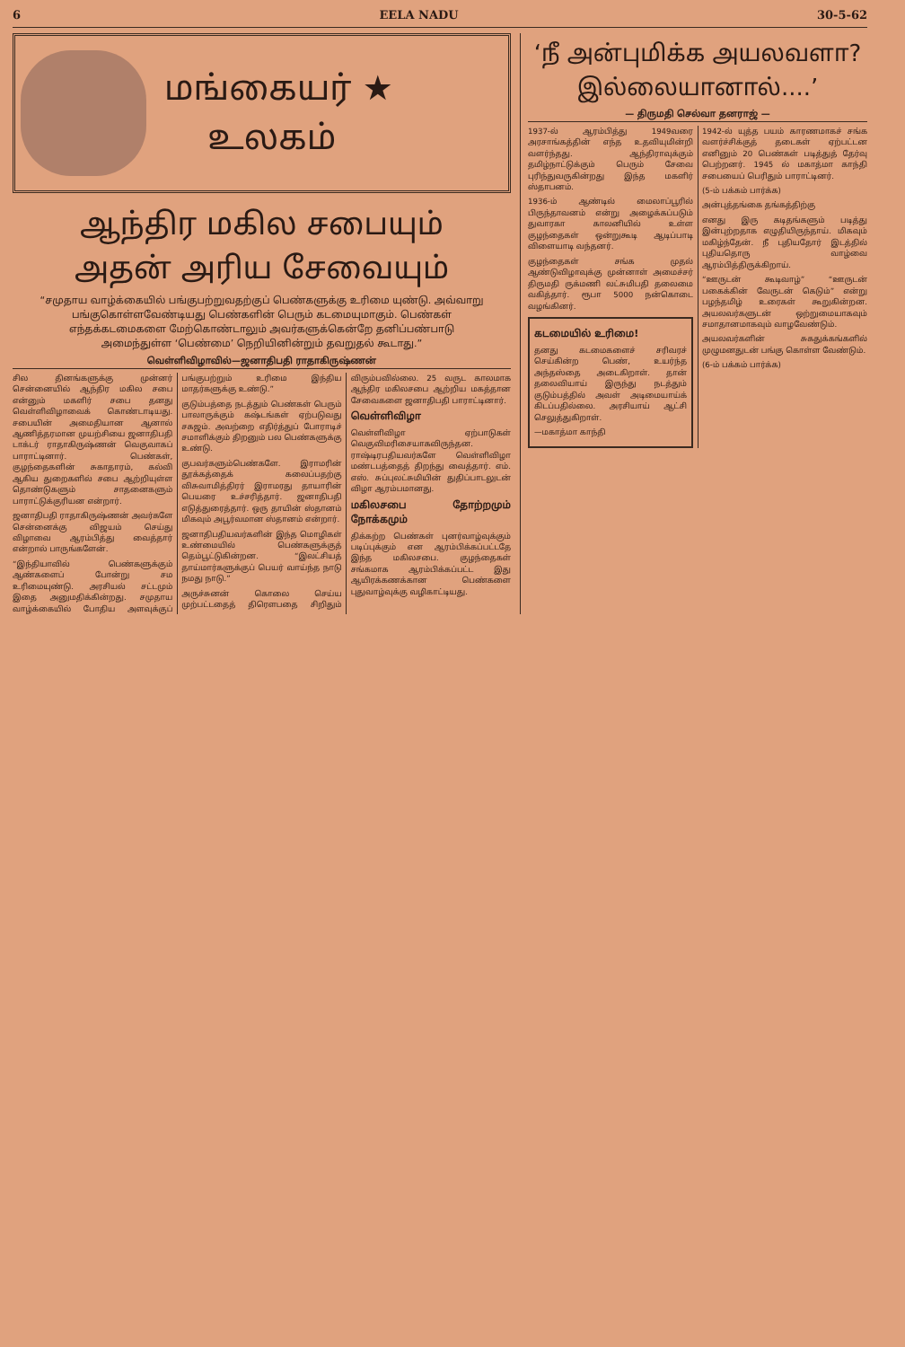6 EELA NADU 30-5-62
மங்கையர் ★
உலகம்
ஆந்திர மகில சபையும்
அதன் அரிய சேவையும்
“சமுதாய வாழ்க்கையில் பங்குபற்றுவதற்குப் பெண்களுக்கு உரிமை யுண்டு. அவ்வாறு பங்குகொள்ளவேண்டியது பெண்களின் பெரும் கடமையுமாகும். பெண்கள் எந்தக்கடமைகளை மேற்கொண்டாலும் அவர்களுக்கென்றே தனிப்பண்பாடு அமைந்துள்ள ‘பெண்மை’ நெறியினின்றும் தவறுதல் கூடாது.”
வெள்ளிவிழாவில்—ஜனாதிபதி ராதாகிருஷ்ணன்
சில தினங்களுக்கு முன்னர் சென்னையில் ஆந்திர மகில சபை என்னும் மகளிர் சபை தனது வெள்ளிவிழாவைக் கொண்டாடியது. சபையின் அமைதியான ஆனால் ஆணித்தரமான முயற்சியை ஜனாதிபதி டாக்டர் ராதாகிருஷ்ணன் வெகுவாகப் பாராட்டினார். பெண்கள், குழந்தைகளின் சுகாதாரம், கல்வி ஆகிய துறைகளில் சபை ஆற்றியுள்ள தொண்டுகளும் சாதனைகளும் பாராட்டுக்குரியன என்றார்.
ஜனாதிபதி ராதாகிருஷ்ணன் அவர்களே சென்னைக்கு விஜயம் செய்து விழாவை ஆரம்பித்து வைத்தார் என்றால் பாருங்களேன்.
“இந்தியாவில் பெண்களுக்கும் ஆண்களைப் போன்று சம உரிமையுண்டு. அரசியல் சட்டமும் இதை அனுமதிக்கின்றது. சமுதாய வாழ்க்கையில் போதிய அளவுக்குப் பங்குபற்றும் உரிமை இந்திய மாதர்களுக்கு உண்டு.”
குடும்பத்தை நடத்தும் பெண்கள் பெரும் பாலாருக்கும் கஷ்டங்கள் ஏற்படுவது சகஜம். அவற்றை எதிர்த்துப் போராடிச் சமாளிக்கும் திறனும் பல பெண்களுக்கு உண்டு.
குபவர்களும்பெண்களே. இராமரின் தூக்கத்தைக் கலைப்பதற்கு விசுவாமித்திரர் இராமரது தாயாரின் பெயரை உச்சரித்தார். ஜனாதிபதி எடுத்துரைத்தார். ஒரு தாயின் ஸ்தானம் மிகவும் அபூர்வமான ஸ்தானம் என்றார்.
ஜனாதிபதியவர்களின் இந்த மொழிகள் உண்மையில் பெண்களுக்குத் தெம்பூட்டுகின்றன. “இலட்சியத் தாய்மார்களுக்குப் பெயர் வாய்ந்த நாடு நமது நாடு.”
அருச்சுனன் கொலை செய்ய முற்பட்டதைத் திரௌபதை சிறிதும் விரும்பவில்லை. 25 வருட காலமாக ஆந்திர மகிலசபை ஆற்றிய மகத்தான சேவைகளை ஜனாதிபதி பாராட்டினார்.
வெள்ளிவிழா
வெள்ளிவிழா ஏற்பாடுகள் வெகுவிமரிசையாகவிருந்தன. ராஷ்டிரபதியவர்களே வெள்ளிவிழா மண்டபத்தைத் திறந்து வைத்தார். எம். எஸ். சுப்புலட்சுமியின் துதிப்பாடலுடன் விழா ஆரம்பமானது.
மகிலசபை தோற்றமும் நோக்கமும்
திக்கற்ற பெண்கள் புனர்வாழ்வுக்கும் படிப்புக்கும் என ஆரம்பிக்கப்பட்டதே இந்த மகிலசபை. குழந்தைகள் சங்கமாக ஆரம்பிக்கப்பட்ட இது ஆயிரக்கணக்கான பெண்களை புதுவாழ்வுக்கு வழிகாட்டியது.
‘நீ அன்புமிக்க அயலவளா?
இல்லையானால்....’
— திருமதி செல்வா தனராஜ் —
1937-ல் ஆரம்பித்து 1949வரை அரசாங்கத்தின் எந்த உதவியுமின்றி வளர்ந்தது. ஆந்திராவுக்கும் தமிழ்நாட்டுக்கும் பெரும் சேவை புரிந்துவருகின்றது இந்த மகளிர் ஸ்தாபனம்.
1936-ம் ஆண்டில் மைலாப்பூரில் பிருந்தாவனம் என்று அழைக்கப்படும் துவாரகா காலனியில் உள்ள குழந்தைகள் ஒன்றுகூடி ஆடிப்பாடி விளையாடி வந்தனர்.
குழந்தைகள் சங்க முதல் ஆண்டுவிழாவுக்கு முன்னாள் அமைச்சர் திருமதி ருக்மணி லட்சுமிபதி தலைமை வகித்தார். ரூபா 5000 நன்கொடை வழங்கினர்.
கடமையில் உரிமை!
தனது கடமைகளைச் சரிவரச் செய்கின்ற பெண், உயர்ந்த அந்தஸ்தை அடைகிறாள். தான் தலைவியாய் இருந்து நடத்தும் குடும்பத்தில் அவள் அடிமையாய்க் கிடப்பதில்லை. அரசியாய் ஆட்சி செலுத்துகிறாள்.
—மகாத்மா காந்தி
1942-ல் யுத்த பயம் காரணமாகச் சங்க வளர்ச்சிக்குத் தடைகள் ஏற்பட்டன எனினும் 20 பெண்கள் படித்துத் தேர்வு பெற்றனர். 1945 ல் மகாத்மா காந்தி சபையைப் பெரிதும் பாராட்டினர்.
(5-ம் பக்கம் பார்க்க)
அன்புத்தங்கை தங்கத்திற்கு
எனது இரு கடிதங்களும் படித்து இன்புற்றதாக எழுதியிருந்தாய். மிகவும் மகிழ்ந்தேன். நீ புதியதோர் இடத்தில் புதியதொரு வாழ்வை ஆரம்பித்திருக்கிறாய்.
“ஊருடன் கூடிவாழ்” “ஊருடன் பகைக்கின் வேருடன் கெடும்” என்று பழந்தமிழ் உரைகள் கூறுகின்றன. அயலவர்களுடன் ஒற்றுமையாகவும் சமாதானமாகவும் வாழவேண்டும்.
அயலவர்களின் சுகதுக்கங்களில் முழுமனதுடன் பங்கு கொள்ள வேண்டும்.
(6-ம் பக்கம் பார்க்க)